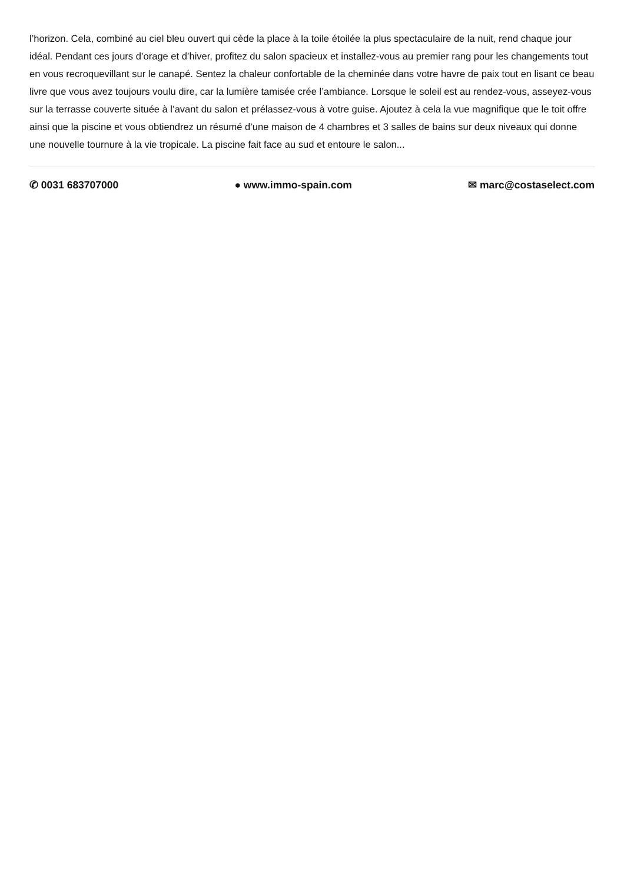l’horizon. Cela, combiné au ciel bleu ouvert qui cède la place à la toile étoilée la plus spectaculaire de la nuit, rend chaque jour idéal. Pendant ces jours d’orage et d’hiver, profitez du salon spacieux et installez-vous au premier rang pour les changements tout en vous recroquevillant sur le canapé. Sentez la chaleur confortable de la cheminée dans votre havre de paix tout en lisant ce beau livre que vous avez toujours voulu dire, car la lumière tamisée crée l’ambiance. Lorsque le soleil est au rendez-vous, asseyez-vous sur la terrasse couverte située à l’avant du salon et prélassez-vous à votre guise. Ajoutez à cela la vue magnifique que le toit offre ainsi que la piscine et vous obtiendrez un résumé d’une maison de 4 chambres et 3 salles de bains sur deux niveaux qui donne une nouvelle tournure à la vie tropicale. La piscine fait face au sud et entoure le salon...
✆ 0031 683707000 ● www.immo-spain.com ✉ marc@costaselect.com